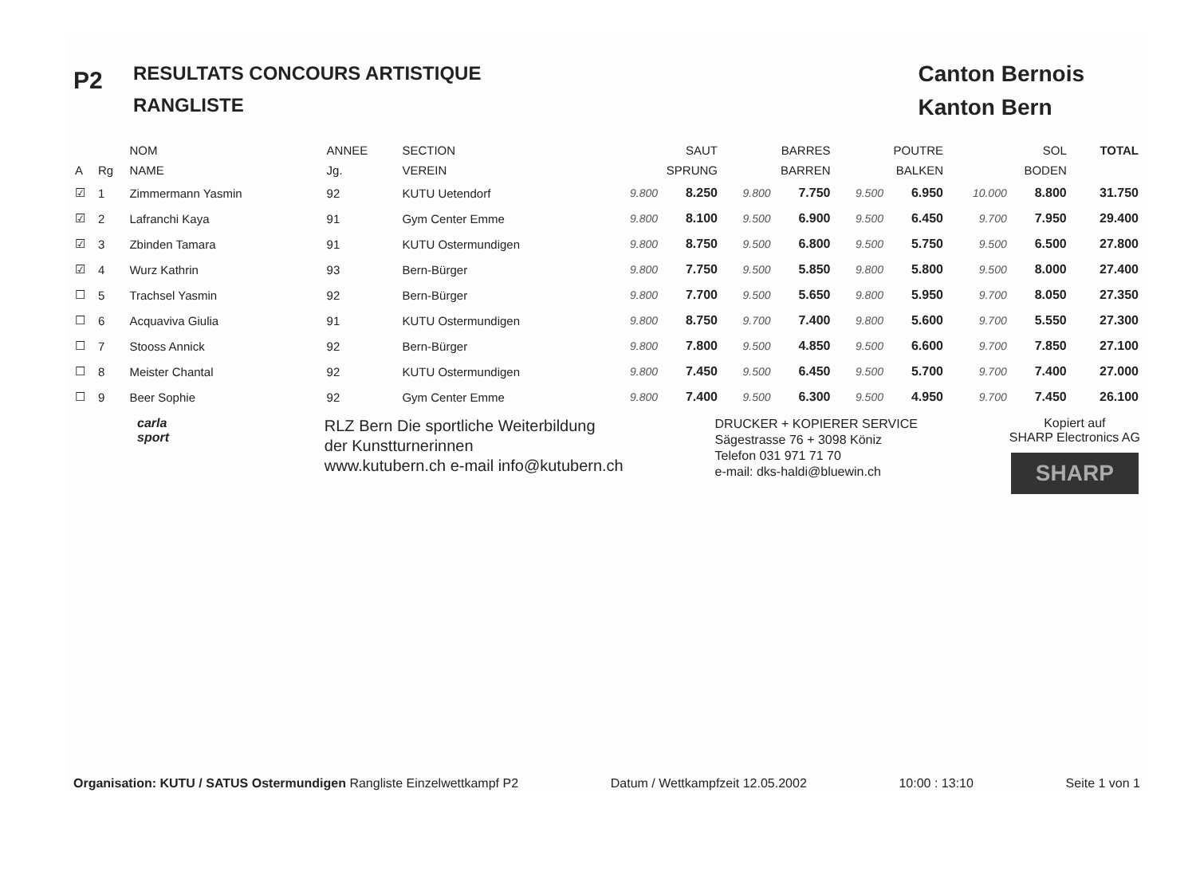P2
RESULTATS CONCOURS ARTISTIQUE
RANGLISTE
Canton Bernois
Kanton Bern
| | | NOM | ANNEE | SECTION | SAUT | | BARRES | | POUTRE | | SOL | | TOTAL |
| --- | --- | --- | --- | --- | --- | --- | --- | --- | --- | --- | --- | --- | --- |
| A | Rg | NAME | Jg. | VEREIN | SPRUNG | | BARREN | | BALKEN | | BODEN | | |
| ☑ | 1 | Zimmermann Yasmin | 92 | KUTU Uetendorf | 9.800 | 8.250 | 9.800 | 7.750 | 9.500 | 6.950 | 10.000 | 8.800 | 31.750 |
| ☑ | 2 | Lafranchi Kaya | 91 | Gym Center Emme | 9.800 | 8.100 | 9.500 | 6.900 | 9.500 | 6.450 | 9.700 | 7.950 | 29.400 |
| ☑ | 3 | Zbinden Tamara | 91 | KUTU Ostermundigen | 9.800 | 8.750 | 9.500 | 6.800 | 9.500 | 5.750 | 9.500 | 6.500 | 27.800 |
| ☑ | 4 | Wurz Kathrin | 93 | Bern-Bürger | 9.800 | 7.750 | 9.500 | 5.850 | 9.800 | 5.800 | 9.500 | 8.000 | 27.400 |
| ☐ | 5 | Trachsel Yasmin | 92 | Bern-Bürger | 9.800 | 7.700 | 9.500 | 5.650 | 9.800 | 5.950 | 9.700 | 8.050 | 27.350 |
| ☐ | 6 | Acquaviva Giulia | 91 | KUTU Ostermundigen | 9.800 | 8.750 | 9.700 | 7.400 | 9.800 | 5.600 | 9.700 | 5.550 | 27.300 |
| ☐ | 7 | Stooss Annick | 92 | Bern-Bürger | 9.800 | 7.800 | 9.500 | 4.850 | 9.500 | 6.600 | 9.700 | 7.850 | 27.100 |
| ☐ | 8 | Meister Chantal | 92 | KUTU Ostermundigen | 9.800 | 7.450 | 9.500 | 6.450 | 9.500 | 5.700 | 9.700 | 7.400 | 27.000 |
| ☐ | 9 | Beer Sophie | 92 | Gym Center Emme | 9.800 | 7.400 | 9.500 | 6.300 | 9.500 | 4.950 | 9.700 | 7.450 | 26.100 |
carla
sport
RLZ Bern Die sportliche Weiterbildung
der Kunstturnerinnen
www.kutubern.ch e-mail info@kutubern.ch
DRUCKER + KOPIERER SERVICE
Sägestrasse 76 + 3098 Köniz
Telefon 031 971 71 70
e-mail: dks-haldi@bluewin.ch
Kopiert auf
SHARP Electronics AG
SHARP
Organisation: KUTU / SATUS Ostermundigen Rangliste Einzelwettkampf P2 Datum / Wettkampfzeit 12.05.2002 10:00 : 13:10 Seite 1 von 1